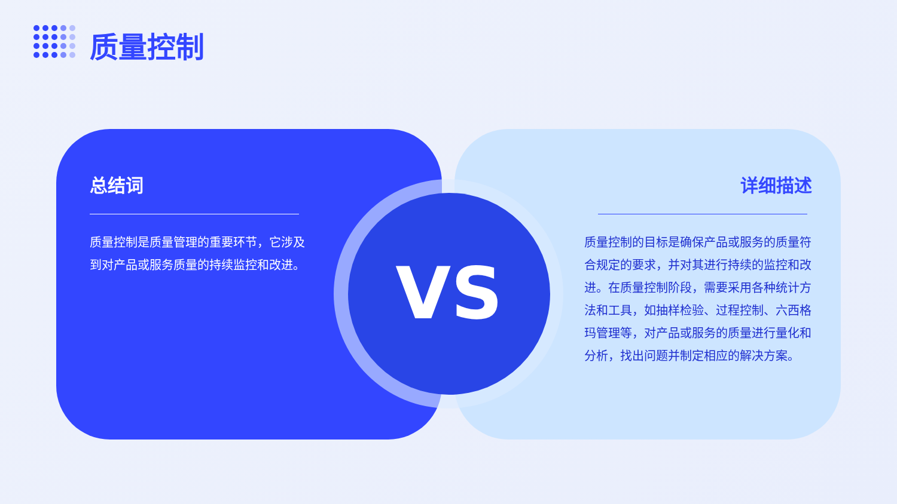质量控制
总结词
质量控制是质量管理的重要环节，它涉及到对产品或服务质量的持续监控和改进。
详细描述
质量控制的目标是确保产品或服务的质量符合规定的要求，并对其进行持续的监控和改进。在质量控制阶段，需要采用各种统计方法和工具，如抽样检验、过程控制、六西格玛管理等，对产品或服务的质量进行量化和分析，找出问题并制定相应的解决方案。
VS